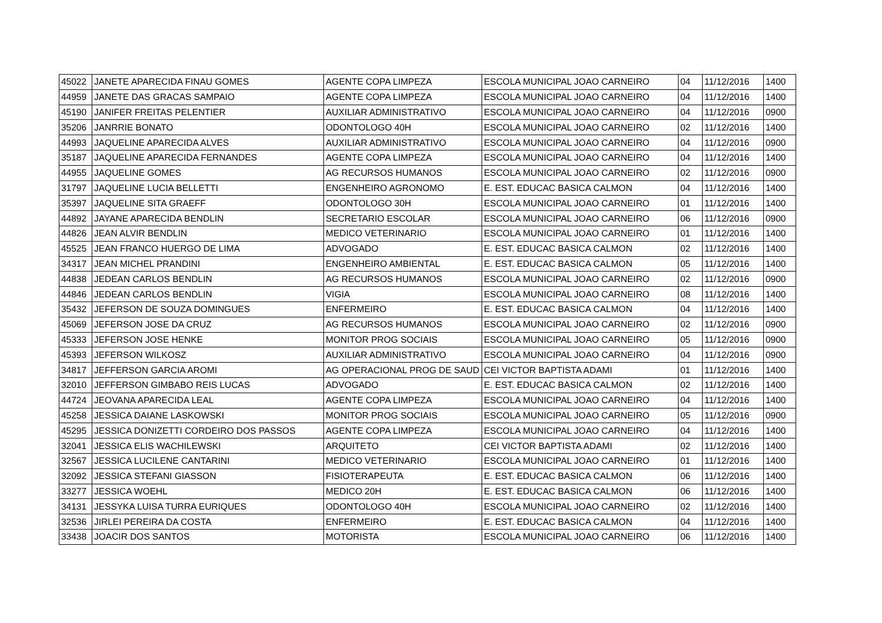| 45022 | JANETE APARECIDA FINAU GOMES | AGENTE COPA LIMPEZA | ESCOLA MUNICIPAL JOAO CARNEIRO | 04 | 11/12/2016 | 1400 |
| 44959 | JANETE DAS GRACAS SAMPAIO | AGENTE COPA LIMPEZA | ESCOLA MUNICIPAL JOAO CARNEIRO | 04 | 11/12/2016 | 1400 |
| 45190 | JANIFER FREITAS PELENTIER | AUXILIAR ADMINISTRATIVO | ESCOLA MUNICIPAL JOAO CARNEIRO | 04 | 11/12/2016 | 0900 |
| 35206 | JANRRIE BONATO | ODONTOLOGO 40H | ESCOLA MUNICIPAL JOAO CARNEIRO | 02 | 11/12/2016 | 1400 |
| 44993 | JAQUELINE APARECIDA ALVES | AUXILIAR ADMINISTRATIVO | ESCOLA MUNICIPAL JOAO CARNEIRO | 04 | 11/12/2016 | 0900 |
| 35187 | JAQUELINE APARECIDA FERNANDES | AGENTE COPA LIMPEZA | ESCOLA MUNICIPAL JOAO CARNEIRO | 04 | 11/12/2016 | 1400 |
| 44955 | JAQUELINE GOMES | AG RECURSOS HUMANOS | ESCOLA MUNICIPAL JOAO CARNEIRO | 02 | 11/12/2016 | 0900 |
| 31797 | JAQUELINE LUCIA BELLETTI | ENGENHEIRO AGRONOMO | E. EST. EDUCAC BASICA CALMON | 04 | 11/12/2016 | 1400 |
| 35397 | JAQUELINE SITA GRAEFF | ODONTOLOGO 30H | ESCOLA MUNICIPAL JOAO CARNEIRO | 01 | 11/12/2016 | 1400 |
| 44892 | JAYANE APARECIDA BENDLIN | SECRETARIO ESCOLAR | ESCOLA MUNICIPAL JOAO CARNEIRO | 06 | 11/12/2016 | 0900 |
| 44826 | JEAN ALVIR BENDLIN | MEDICO VETERINARIO | ESCOLA MUNICIPAL JOAO CARNEIRO | 01 | 11/12/2016 | 1400 |
| 45525 | JEAN FRANCO HUERGO DE LIMA | ADVOGADO | E. EST. EDUCAC BASICA CALMON | 02 | 11/12/2016 | 1400 |
| 34317 | JEAN MICHEL PRANDINI | ENGENHEIRO AMBIENTAL | E. EST. EDUCAC BASICA CALMON | 05 | 11/12/2016 | 1400 |
| 44838 | JEDEAN CARLOS BENDLIN | AG RECURSOS HUMANOS | ESCOLA MUNICIPAL JOAO CARNEIRO | 02 | 11/12/2016 | 0900 |
| 44846 | JEDEAN CARLOS BENDLIN | VIGIA | ESCOLA MUNICIPAL JOAO CARNEIRO | 08 | 11/12/2016 | 1400 |
| 35432 | JEFERSON DE SOUZA DOMINGUES | ENFERMEIRO | E. EST. EDUCAC BASICA CALMON | 04 | 11/12/2016 | 1400 |
| 45069 | JEFERSON JOSE DA CRUZ | AG RECURSOS HUMANOS | ESCOLA MUNICIPAL JOAO CARNEIRO | 02 | 11/12/2016 | 0900 |
| 45333 | JEFERSON JOSE HENKE | MONITOR PROG SOCIAIS | ESCOLA MUNICIPAL JOAO CARNEIRO | 05 | 11/12/2016 | 0900 |
| 45393 | JEFERSON WILKOSZ | AUXILIAR ADMINISTRATIVO | ESCOLA MUNICIPAL JOAO CARNEIRO | 04 | 11/12/2016 | 0900 |
| 34817 | JEFFERSON GARCIA AROMI | AG OPERACIONAL PROG DE SAUD | CEI VICTOR BAPTISTA ADAMI | 01 | 11/12/2016 | 1400 |
| 32010 | JEFFERSON GIMBABO REIS LUCAS | ADVOGADO | E. EST. EDUCAC BASICA CALMON | 02 | 11/12/2016 | 1400 |
| 44724 | JEOVANA APARECIDA LEAL | AGENTE COPA LIMPEZA | ESCOLA MUNICIPAL JOAO CARNEIRO | 04 | 11/12/2016 | 1400 |
| 45258 | JESSICA DAIANE LASKOWSKI | MONITOR PROG SOCIAIS | ESCOLA MUNICIPAL JOAO CARNEIRO | 05 | 11/12/2016 | 0900 |
| 45295 | JESSICA DONIZETTI CORDEIRO DOS PASSOS | AGENTE COPA LIMPEZA | ESCOLA MUNICIPAL JOAO CARNEIRO | 04 | 11/12/2016 | 1400 |
| 32041 | JESSICA ELIS WACHILEWSKI | ARQUITETO | CEI VICTOR BAPTISTA ADAMI | 02 | 11/12/2016 | 1400 |
| 32567 | JESSICA LUCILENE CANTARINI | MEDICO VETERINARIO | ESCOLA MUNICIPAL JOAO CARNEIRO | 01 | 11/12/2016 | 1400 |
| 32092 | JESSICA STEFANI GIASSON | FISIOTERAPEUTA | E. EST. EDUCAC BASICA CALMON | 06 | 11/12/2016 | 1400 |
| 33277 | JESSICA WOEHL | MEDICO 20H | E. EST. EDUCAC BASICA CALMON | 06 | 11/12/2016 | 1400 |
| 34131 | JESSYKA LUISA TURRA EURIQUES | ODONTOLOGO 40H | ESCOLA MUNICIPAL JOAO CARNEIRO | 02 | 11/12/2016 | 1400 |
| 32536 | JIRLEI PEREIRA DA COSTA | ENFERMEIRO | E. EST. EDUCAC BASICA CALMON | 04 | 11/12/2016 | 1400 |
| 33438 | JOACIR DOS SANTOS | MOTORISTA | ESCOLA MUNICIPAL JOAO CARNEIRO | 06 | 11/12/2016 | 1400 |